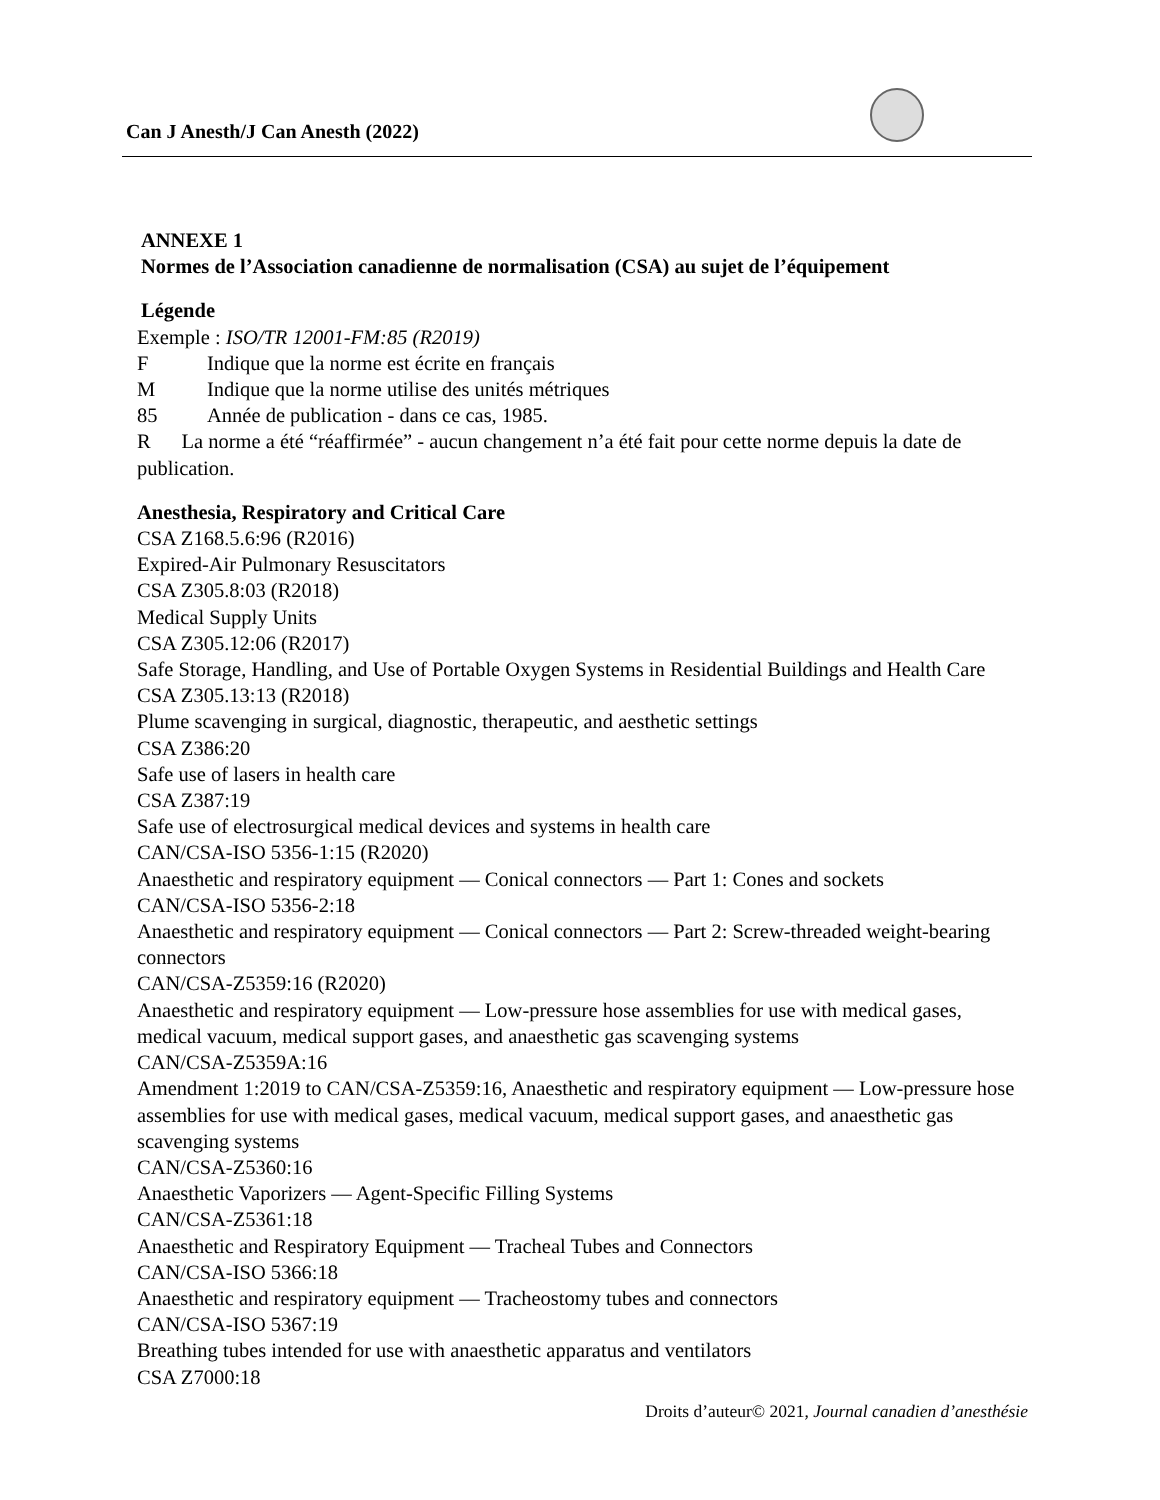Can J Anesth/J Can Anesth (2022)
ANNEXE 1
Normes de l’Association canadienne de normalisation (CSA) au sujet de l’équipement
Légende
Exemple : ISO/TR 12001-FM:85 (R2019)
F Indique que la norme est écrite en français
M Indique que la norme utilise des unités métriques
85 Année de publication - dans ce cas, 1985.
R La norme a été “réaffirmée” - aucun changement n’a été fait pour cette norme depuis la date de publication.
Anesthesia, Respiratory and Critical Care
CSA Z168.5.6:96 (R2016)
Expired-Air Pulmonary Resuscitators
CSA Z305.8:03 (R2018)
Medical Supply Units
CSA Z305.12:06 (R2017)
Safe Storage, Handling, and Use of Portable Oxygen Systems in Residential Buildings and Health Care
CSA Z305.13:13 (R2018)
Plume scavenging in surgical, diagnostic, therapeutic, and aesthetic settings
CSA Z386:20
Safe use of lasers in health care
CSA Z387:19
Safe use of electrosurgical medical devices and systems in health care
CAN/CSA-ISO 5356-1:15 (R2020)
Anaesthetic and respiratory equipment — Conical connectors — Part 1: Cones and sockets
CAN/CSA-ISO 5356-2:18
Anaesthetic and respiratory equipment — Conical connectors — Part 2: Screw-threaded weight-bearing connectors
CAN/CSA-Z5359:16 (R2020)
Anaesthetic and respiratory equipment — Low-pressure hose assemblies for use with medical gases, medical vacuum, medical support gases, and anaesthetic gas scavenging systems
CAN/CSA-Z5359A:16
Amendment 1:2019 to CAN/CSA-Z5359:16, Anaesthetic and respiratory equipment — Low-pressure hose assemblies for use with medical gases, medical vacuum, medical support gases, and anaesthetic gas scavenging systems
CAN/CSA-Z5360:16
Anaesthetic Vaporizers — Agent-Specific Filling Systems
CAN/CSA-Z5361:18
Anaesthetic and Respiratory Equipment — Tracheal Tubes and Connectors
CAN/CSA-ISO 5366:18
Anaesthetic and respiratory equipment — Tracheostomy tubes and connectors
CAN/CSA-ISO 5367:19
Breathing tubes intended for use with anaesthetic apparatus and ventilators
CSA Z7000:18
Droits d’auteur© 2021, Journal canadien d’anesthésie